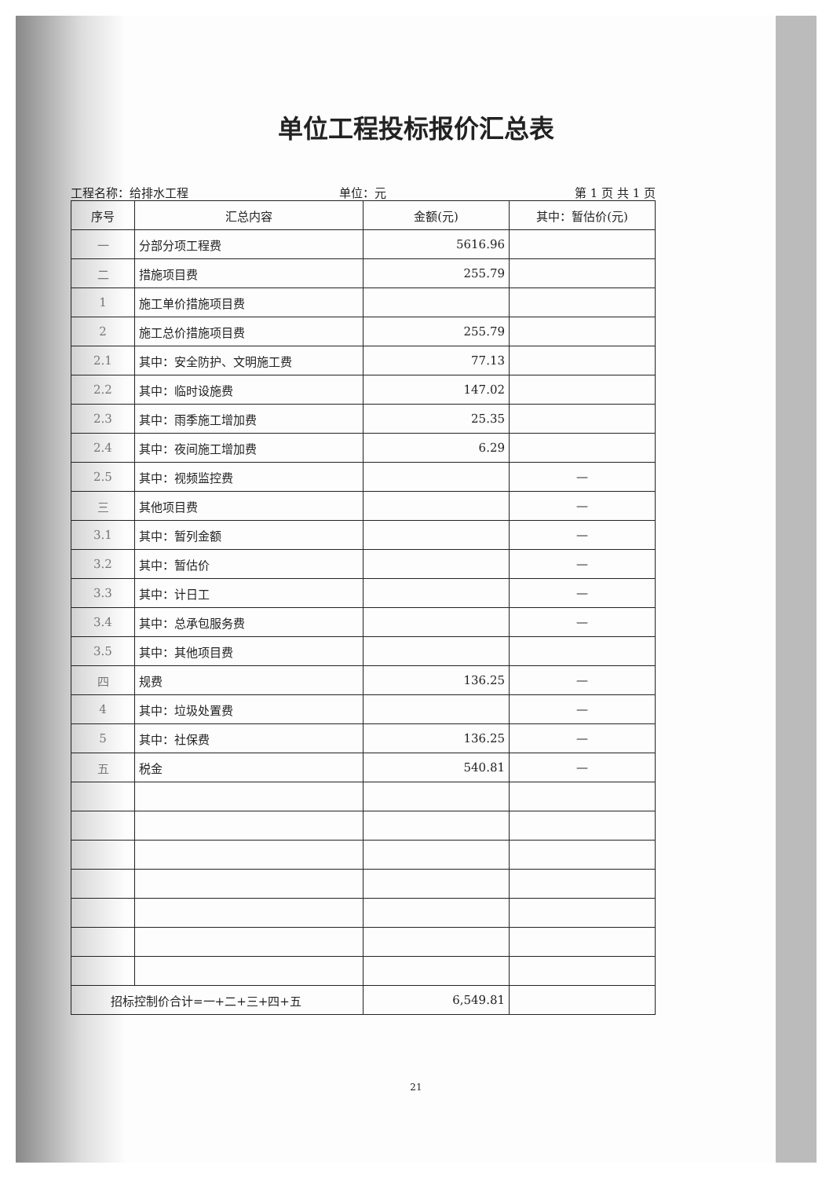单位工程投标报价汇总表
工程名称：给排水工程 单位：元 第 1 页 共 1 页
| 序号 | 汇总内容 | 金额(元) | 其中：暂估价(元) |
| --- | --- | --- | --- |
| 一 | 分部分项工程费 | 5616.96 | |
| 二 | 措施项目费 | 255.79 | |
| 1 | 施工单价措施项目费 | | |
| 2 | 施工总价措施项目费 | 255.79 | |
| 2.1 | 其中：安全防护、文明施工费 | 77.13 | |
| 2.2 | 其中：临时设施费 | 147.02 | |
| 2.3 | 其中：雨季施工增加费 | 25.35 | |
| 2.4 | 其中：夜间施工增加费 | 6.29 | |
| 2.5 | 其中：视频监控费 | | — |
| 三 | 其他项目费 | | — |
| 3.1 | 其中：暂列金额 | | — |
| 3.2 | 其中：暂估价 | | — |
| 3.3 | 其中：计日工 | | — |
| 3.4 | 其中：总承包服务费 | | — |
| 3.5 | 其中：其他项目费 | | |
| 四 | 规费 | 136.25 | — |
| 4 | 其中：垃圾处置费 | | — |
| 5 | 其中：社保费 | 136.25 | — |
| 五 | 税金 | 540.81 | — |
| 招标控制价合计=一+二+三+四+五 | | 6,549.81 | |
21